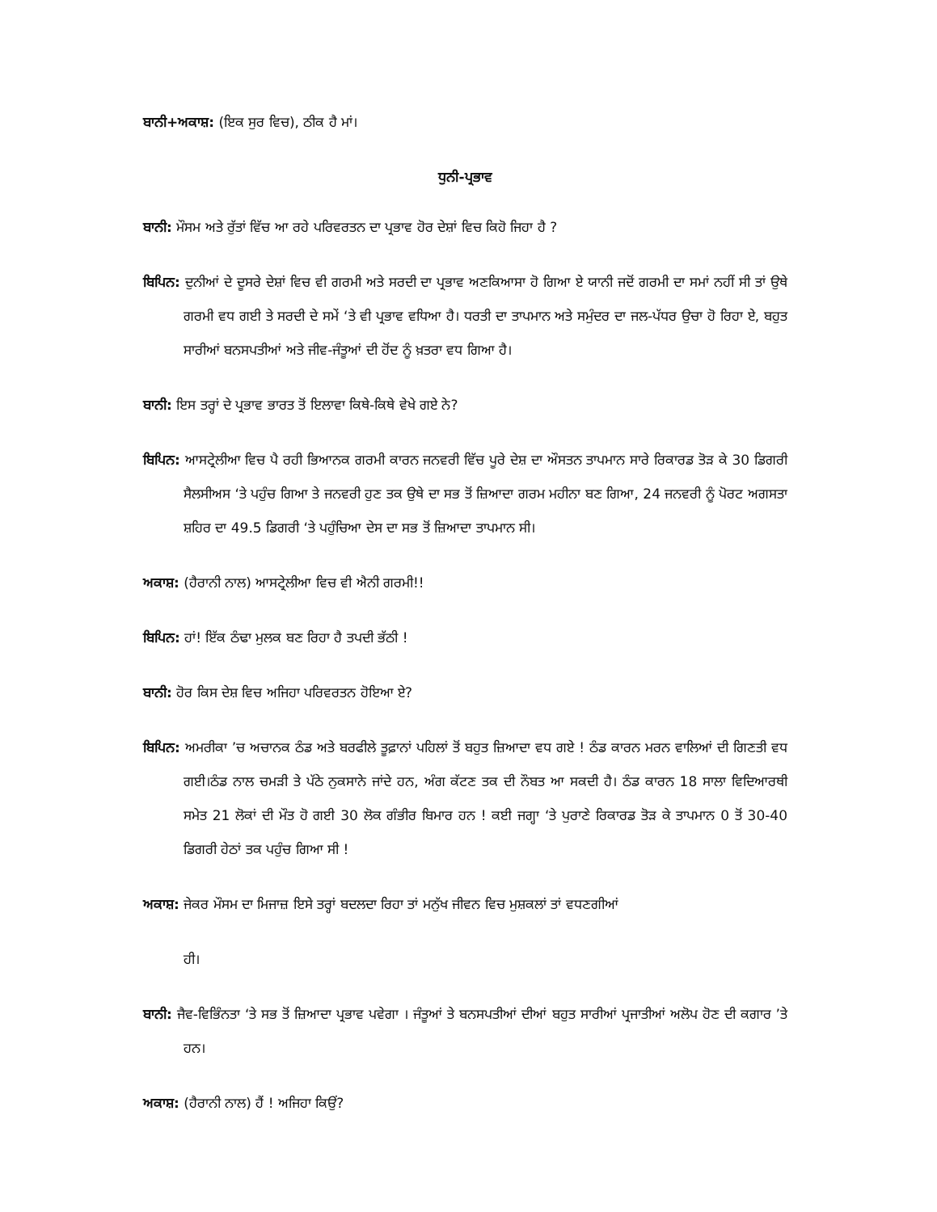ਬਾਨੀ+ਅਕਾਸ਼: (ਇਕ ਸੁਰ ਵਿਚ), ਠੀਕ ਹੈ ਮਾਂ।
ਧੁਨੀ-ਪ੍ਰਭਾਵ
ਬਾਨੀ: ਮੌਸਮ ਅਤੇ ਰੁੱਤਾਂ ਵਿੱਚ ਆ ਰਹੇ ਪਰਿਵਰਤਨ ਦਾ ਪ੍ਰਭਾਵ ਹੋਰ ਦੇਸ਼ਾਂ ਵਿਚ ਕਿਹੋ ਜਿਹਾ ਹੈ ?
ਬਿਪਿਨ: ਦੁਨੀਆਂ ਦੇ ਦੂਸਰੇ ਦੇਸ਼ਾਂ ਵਿਚ ਵੀ ਗਰਮੀ ਅਤੇ ਸਰਦੀ ਦਾ ਪ੍ਰਭਾਵ ਅਣਕਿਆਸਾ ਹੋ ਗਿਆ ਏ ਯਾਨੀ ਜਦੋਂ ਗਰਮੀ ਦਾ ਸਮਾਂ ਨਹੀਂ ਸੀ ਤਾਂ ਉਥੇ ਗਰਮੀ ਵਧ ਗਈ ਤੇ ਸਰਦੀ ਦੇ ਸਮੇਂ ‘ਤੇ ਵੀ ਪ੍ਰਭਾਵ ਵਧਿਆ ਹੈ। ਧਰਤੀ ਦਾ ਤਾਪਮਾਨ ਅਤੇ ਸਮੁੰਦਰ ਦਾ ਜਲ-ਪੱਧਰ ਉਚਾ ਹੋ ਰਿਹਾ ਏ, ਬਹੁਤ ਸਾਰੀਆਂ ਬਨਸਪਤੀਆਂ ਅਤੇ ਜੀਵ-ਜੰਤੂਆਂ ਦੀ ਹੋਂਦ ਨੂੰ ਖ਼ਤਰਾ ਵਧ ਗਿਆ ਹੈ।
ਬਾਨੀ: ਇਸ ਤਰ੍ਹਾਂ ਦੇ ਪ੍ਰਭਾਵ ਭਾਰਤ ਤੋਂ ਇਲਾਵਾ ਕਿਥੇ-ਕਿਥੇ ਵੇਖੇ ਗਏ ਨੇ?
ਬਿਪਿਨ: ਆਸਟ੍ਰੇਲੀਆ ਵਿਚ ਪੈ ਰਹੀ ਭਿਆਨਕ ਗਰਮੀ ਕਾਰਨ ਜਨਵਰੀ ਵਿੱਚ ਪੂਰੇ ਦੇਸ਼ ਦਾ ਔਸਤਨ ਤਾਪਮਾਨ ਸਾਰੇ ਰਿਕਾਰਡ ਤੋੜ ਕੇ 30 ਡਿਗਰੀ ਸੈਲਸੀਅਸ ‘ਤੇ ਪਹੁੰਚ ਗਿਆ ਤੇ ਜਨਵਰੀ ਹੁਣ ਤਕ ਉਥੇ ਦਾ ਸਭ ਤੋਂ ਜ਼ਿਆਦਾ ਗਰਮ ਮਹੀਨਾ ਬਣ ਗਿਆ, 24 ਜਨਵਰੀ ਨੂੰ ਪੋਰਟ ਅਗਸਤਾ ਸ਼ਹਿਰ ਦਾ 49.5 ਡਿਗਰੀ ‘ਤੇ ਪਹੁੰਚਿਆ ਦੇਸ ਦਾ ਸਭ ਤੋਂ ਜ਼ਿਆਦਾ ਤਾਪਮਾਨ ਸੀ।
ਅਕਾਸ਼: (ਹੈਰਾਨੀ ਨਾਲ) ਆਸਟ੍ਰੇਲੀਆ ਵਿਚ ਵੀ ਐਨੀ ਗਰਮੀ!!
ਬਿਪਿਨ: ਹਾਂ! ਇੱਕ ਠੰਢਾ ਮੁਲਕ ਬਣ ਰਿਹਾ ਹੈ ਤਪਦੀ ਭੱਠੀ !
ਬਾਨੀ: ਹੋਰ ਕਿਸ ਦੇਸ਼ ਵਿਚ ਅਜਿਹਾ ਪਰਿਵਰਤਨ ਹੋਇਆ ਏ?
ਬਿਪਿਨ: ਅਮਰੀਕਾ ’ਚ ਅਚਾਨਕ ਠੰਡ ਅਤੇ ਬਰਫੀਲੇ ਤੂਫ਼ਾਨਾਂ ਪਹਿਲਾਂ ਤੋਂ ਬਹੁਤ ਜ਼ਿਆਦਾ ਵਧ ਗਏ ! ਠੰਡ ਕਾਰਨ ਮਰਨ ਵਾਲਿਆਂ ਦੀ ਗਿਣਤੀ ਵਧ ਗਈ।ਠੰਡ ਨਾਲ ਚਮੜੀ ਤੇ ਪੱਠੇ ਨੁਕਸਾਨੇ ਜਾਂਦੇ ਹਨ, ਅੰਗ ਕੱਟਣ ਤਕ ਦੀ ਨੌਬਤ ਆ ਸਕਦੀ ਹੈ। ਠੰਡ ਕਾਰਨ 18 ਸਾਲਾ ਵਿਦਿਆਰਥੀ ਸਮੇਤ 21 ਲੋਕਾਂ ਦੀ ਮੌਤ ਹੋ ਗਈ 30 ਲੋਕ ਗੰਭੀਰ ਬਿਮਾਰ ਹਨ ! ਕਈ ਜਗ੍ਹਾ ‘ਤੇ ਪੁਰਾਣੇ ਰਿਕਾਰਡ ਤੋੜ ਕੇ ਤਾਪਮਾਨ 0 ਤੋਂ 30-40 ਡਿਗਰੀ ਹੇਠਾਂ ਤਕ ਪਹੁੰਚ ਗਿਆ ਸੀ !
ਅਕਾਸ਼: ਜੇਕਰ ਮੌਸਮ ਦਾ ਮਿਜਾਜ਼ ਇਸੇ ਤਰ੍ਹਾਂ ਬਦਲਦਾ ਰਿਹਾ ਤਾਂ ਮਨੁੱਖ ਜੀਵਨ ਵਿਚ ਮੁਸ਼ਕਲਾਂ ਤਾਂ ਵਧਣਗੀਆਂ
ਹੀ।
ਬਾਨੀ: ਜੈਵ-ਵਿਭਿੰਨਤਾ ‘ਤੇ ਸਭ ਤੋਂ ਜ਼ਿਆਦਾ ਪ੍ਰਭਾਵ ਪਵੇਗਾ । ਜੰਤੂਆਂ ਤੇ ਬਨਸਪਤੀਆਂ ਦੀਆਂ ਬਹੁਤ ਸਾਰੀਆਂ ਪ੍ਰਜਾਤੀਆਂ ਅਲੋਪ ਹੋਣ ਦੀ ਕਗਾਰ ’ਤੇ ਹਨ।
ਅਕਾਸ਼: (ਹੈਰਾਨੀ ਨਾਲ) ਹੈਂ ! ਅਜਿਹਾ ਕਿਉਂ?